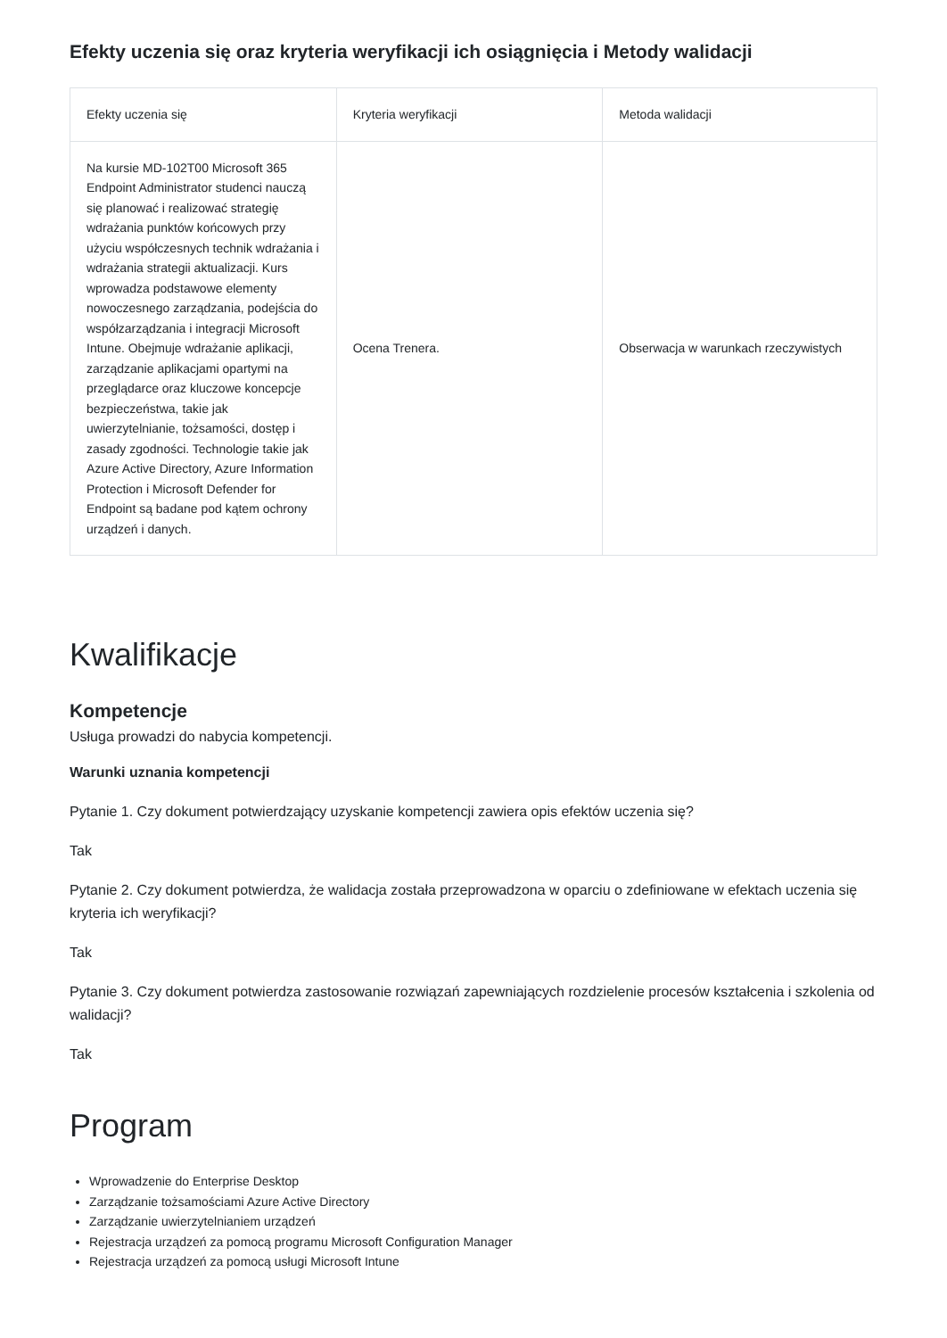Efekty uczenia się oraz kryteria weryfikacji ich osiągnięcia i Metody walidacji
| Efekty uczenia się | Kryteria weryfikacji | Metoda walidacji |
| --- | --- | --- |
| Na kursie MD-102T00 Microsoft 365 Endpoint Administrator studenci nauczą się planować i realizować strategię wdrażania punktów końcowych przy użyciu współczesnych technik wdrażania i wdrażania strategii aktualizacji. Kurs wprowadza podstawowe elementy nowoczesnego zarządzania, podejścia do współzarządzania i integracji Microsoft Intune. Obejmuje wdrażanie aplikacji, zarządzanie aplikacjami opartymi na przeglądarce oraz kluczowe koncepcje bezpieczeństwa, takie jak uwierzytelnianie, tożsamości, dostęp i zasady zgodności. Technologie takie jak Azure Active Directory, Azure Information Protection i Microsoft Defender for Endpoint są badane pod kątem ochrony urządzeń i danych. | Ocena Trenera. | Obserwacja w warunkach rzeczywistych |
Kwalifikacje
Kompetencje
Usługa prowadzi do nabycia kompetencji.
Warunki uznania kompetencji
Pytanie 1. Czy dokument potwierdzający uzyskanie kompetencji zawiera opis efektów uczenia się?
Tak
Pytanie 2. Czy dokument potwierdza, że walidacja została przeprowadzona w oparciu o zdefiniowane w efektach uczenia się kryteria ich weryfikacji?
Tak
Pytanie 3. Czy dokument potwierdza zastosowanie rozwiązań zapewniających rozdzielenie procesów kształcenia i szkolenia od walidacji?
Tak
Program
Wprowadzenie do Enterprise Desktop
Zarządzanie tożsamościami Azure Active Directory
Zarządzanie uwierzytelnianiem urządzeń
Rejestracja urządzeń za pomocą programu Microsoft Configuration Manager
Rejestracja urządzeń za pomocą usługi Microsoft Intune